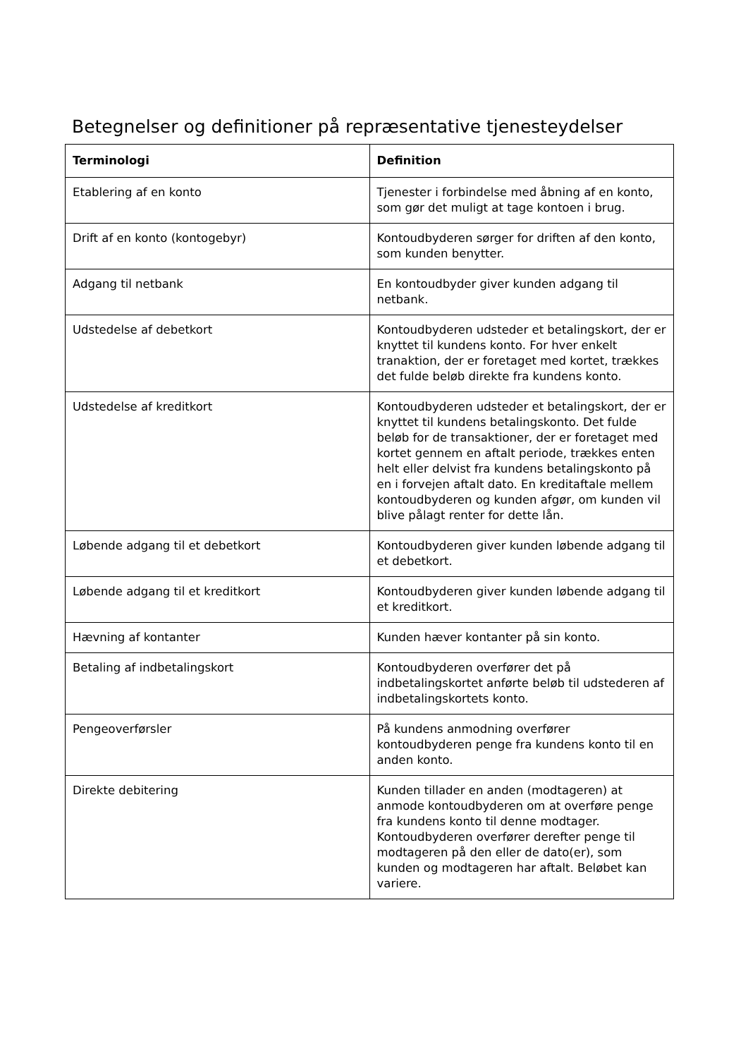Betegnelser og definitioner på repræsentative tjenesteydelser
| Terminologi | Definition |
| --- | --- |
| Etablering af en konto | Tjenester i forbindelse med åbning af en konto, som gør det muligt at tage kontoen i brug. |
| Drift af en konto (kontogebyr) | Kontoudbyderen sørger for driften af den konto, som kunden benytter. |
| Adgang til netbank | En kontoudbyder giver kunden adgang til netbank. |
| Udstedelse af debetkort | Kontoudbyderen udsteder et betalingskort, der er knyttet til kundens konto. For hver enkelt tranaktion, der er foretaget med kortet, trækkes det fulde beløb direkte fra kundens konto. |
| Udstedelse af kreditkort | Kontoudbyderen udsteder et betalingskort, der er knyttet til kundens betalingskonto. Det fulde beløb for de transaktioner, der er foretaget med kortet gennem en aftalt periode, trækkes enten helt eller delvist fra kundens betalingskonto på en i forvejen aftalt dato. En kreditaftale mellem kontoudbyderen og kunden afgør, om kunden vil blive pålagt renter for dette lån. |
| Løbende adgang til et debetkort | Kontoudbyderen giver kunden løbende adgang til et debetkort. |
| Løbende adgang til et kreditkort | Kontoudbyderen giver kunden løbende adgang til et kreditkort. |
| Hævning af kontanter | Kunden hæver kontanter på sin konto. |
| Betaling af indbetalingskort | Kontoudbyderen overfører det på indbetalingskortet anførte beløb til udstederen af indbetalingskortets konto. |
| Pengeoverførsler | På kundens anmodning overfører kontoudbyderen penge fra kundens konto til en anden konto. |
| Direkte debitering | Kunden tillader en anden (modtageren) at anmode kontoudbyderen om at overføre penge fra kundens konto til denne modtager. Kontoudbyderen overfører derefter penge til modtageren på den eller de dato(er), som kunden og modtageren har aftalt. Beløbet kan variere. |